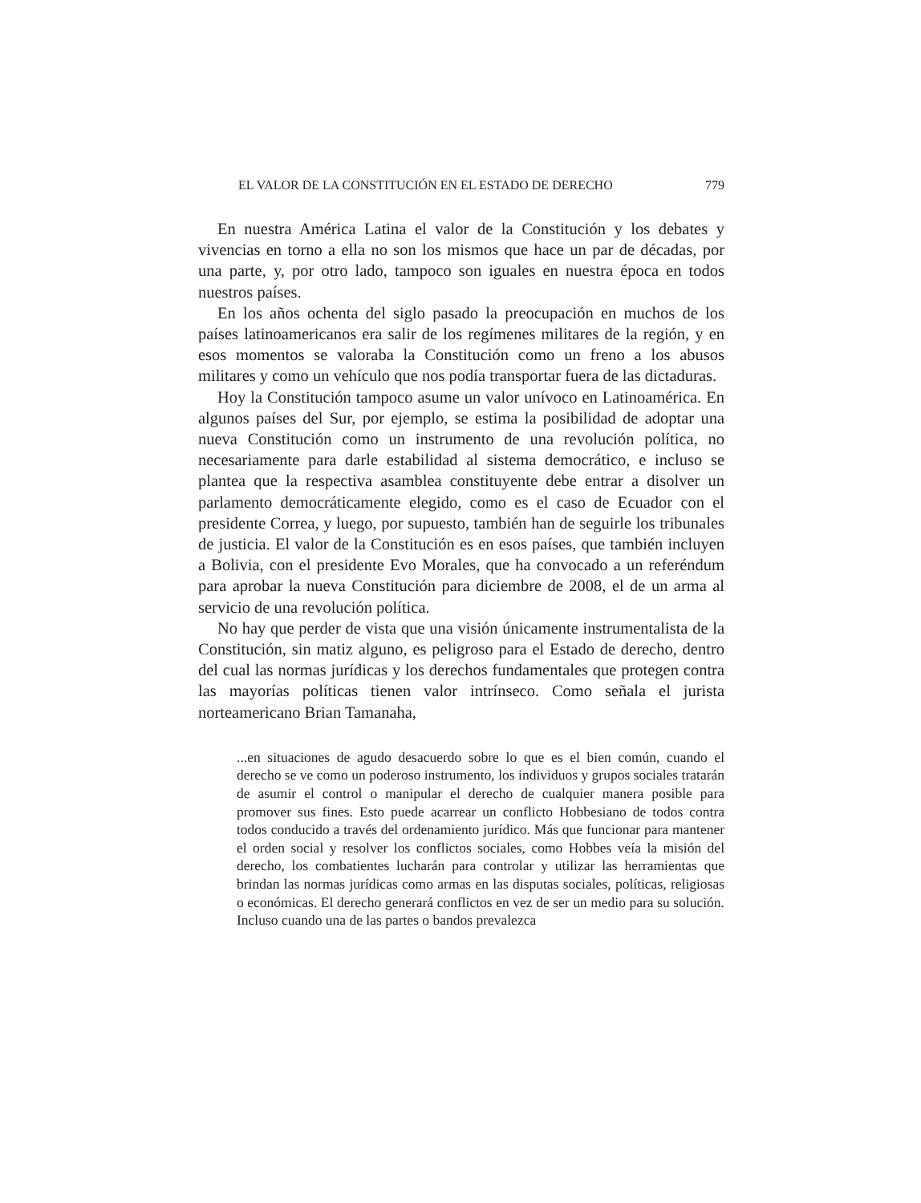EL VALOR DE LA CONSTITUCIÓN EN EL ESTADO DE DERECHO 779
En nuestra América Latina el valor de la Constitución y los debates y vivencias en torno a ella no son los mismos que hace un par de décadas, por una parte, y, por otro lado, tampoco son iguales en nuestra época en todos nuestros países.
En los años ochenta del siglo pasado la preocupación en muchos de los países latinoamericanos era salir de los regímenes militares de la región, y en esos momentos se valoraba la Constitución como un freno a los abusos militares y como un vehículo que nos podía transportar fuera de las dictaduras.
Hoy la Constitución tampoco asume un valor unívoco en Latinoamérica. En algunos países del Sur, por ejemplo, se estima la posibilidad de adoptar una nueva Constitución como un instrumento de una revolución política, no necesariamente para darle estabilidad al sistema democrático, e incluso se plantea que la respectiva asamblea constituyente debe entrar a disolver un parlamento democráticamente elegido, como es el caso de Ecuador con el presidente Correa, y luego, por supuesto, también han de seguirle los tribunales de justicia. El valor de la Constitución es en esos países, que también incluyen a Bolivia, con el presidente Evo Morales, que ha convocado a un referéndum para aprobar la nueva Constitución para diciembre de 2008, el de un arma al servicio de una revolución política.
No hay que perder de vista que una visión únicamente instrumentalista de la Constitución, sin matiz alguno, es peligroso para el Estado de derecho, dentro del cual las normas jurídicas y los derechos fundamentales que protegen contra las mayorías políticas tienen valor intrínseco. Como señala el jurista norteamericano Brian Tamanaha,
...en situaciones de agudo desacuerdo sobre lo que es el bien común, cuando el derecho se ve como un poderoso instrumento, los individuos y grupos sociales tratarán de asumir el control o manipular el derecho de cualquier manera posible para promover sus fines. Esto puede acarrear un conflicto Hobbesiano de todos contra todos conducido a través del ordenamiento jurídico. Más que funcionar para mantener el orden social y resolver los conflictos sociales, como Hobbes veía la misión del derecho, los combatientes lucharán para controlar y utilizar las herramientas que brindan las normas jurídicas como armas en las disputas sociales, políticas, religiosas o económicas. El derecho generará conflictos en vez de ser un medio para su solución. Incluso cuando una de las partes o bandos prevalezca